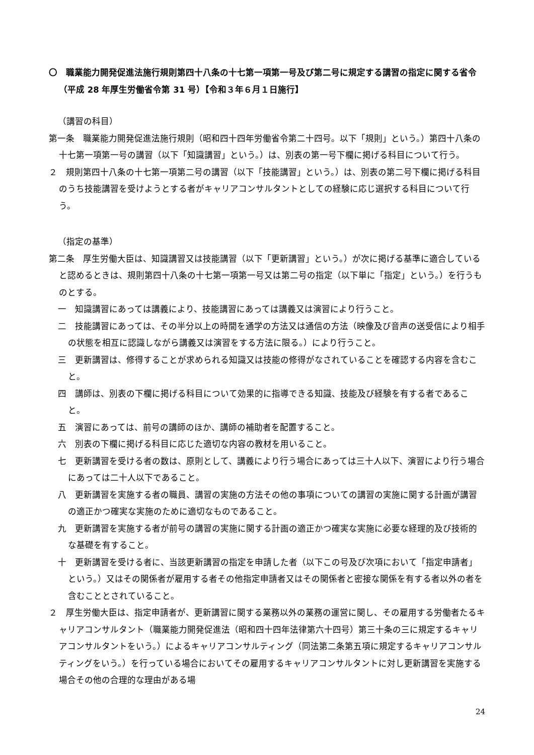〇　職業能力開発促進法施行規則第四十八条の十七第一項第一号及び第二号に規定する講習の指定に関する省令（平成 28 年厚生労働省令第 31 号）【令和３年６月１日施行】
（講習の科目）
第一条　職業能力開発促進法施行規則（昭和四十四年労働省令第二十四号。以下「規則」という。）第四十八条の十七第一項第一号の講習（以下「知識講習」という。）は、別表の第一号下欄に掲げる科目について行う。
２　規則第四十八条の十七第一項第二号の講習（以下「技能講習」という。）は、別表の第二号下欄に掲げる科目のうち技能講習を受けようとする者がキャリアコンサルタントとしての経験に応じ選択する科目について行う。
（指定の基準）
第二条　厚生労働大臣は、知識講習又は技能講習（以下「更新講習」という。）が次に掲げる基準に適合していると認めるときは、規則第四十八条の十七第一項第一号又は第二号の指定（以下単に「指定」という。）を行うものとする。
一　知識講習にあっては講義により、技能講習にあっては講義又は演習により行うこと。
二　技能講習にあっては、その半分以上の時間を通学の方法又は通信の方法（映像及び音声の送受信により相手の状態を相互に認識しながら講義又は演習をする方法に限る。）により行うこと。
三　更新講習は、修得することが求められる知識又は技能の修得がなされていることを確認する内容を含むこと。
四　講師は、別表の下欄に掲げる科目について効果的に指導できる知識、技能及び経験を有する者であること。
五　演習にあっては、前号の講師のほか、講師の補助者を配置すること。
六　別表の下欄に掲げる科目に応じた適切な内容の教材を用いること。
七　更新講習を受ける者の数は、原則として、講義により行う場合にあっては三十人以下、演習により行う場合にあっては二十人以下であること。
八　更新講習を実施する者の職員、講習の実施の方法その他の事項についての講習の実施に関する計画が講習の適正かつ確実な実施のために適切なものであること。
九　更新講習を実施する者が前号の講習の実施に関する計画の適正かつ確実な実施に必要な経理的及び技術的な基礎を有すること。
十　更新講習を受ける者に、当該更新講習の指定を申請した者（以下この号及び次項において「指定申請者」という。）又はその関係者が雇用する者その他指定申請者又はその関係者と密接な関係を有する者以外の者を含むこととされていること。
２　厚生労働大臣は、指定申請者が、更新講習に関する業務以外の業務の運営に関し、その雇用する労働者たるキャリアコンサルタント（職業能力開発促進法（昭和四十四年法律第六十四号）第三十条の三に規定するキャリアコンサルタントをいう。）によるキャリアコンサルティング（同法第二条第五項に規定するキャリアコンサルティングをいう。）を行っている場合においてその雇用するキャリアコンサルタントに対し更新講習を実施する場合その他の合理的な理由がある場
24